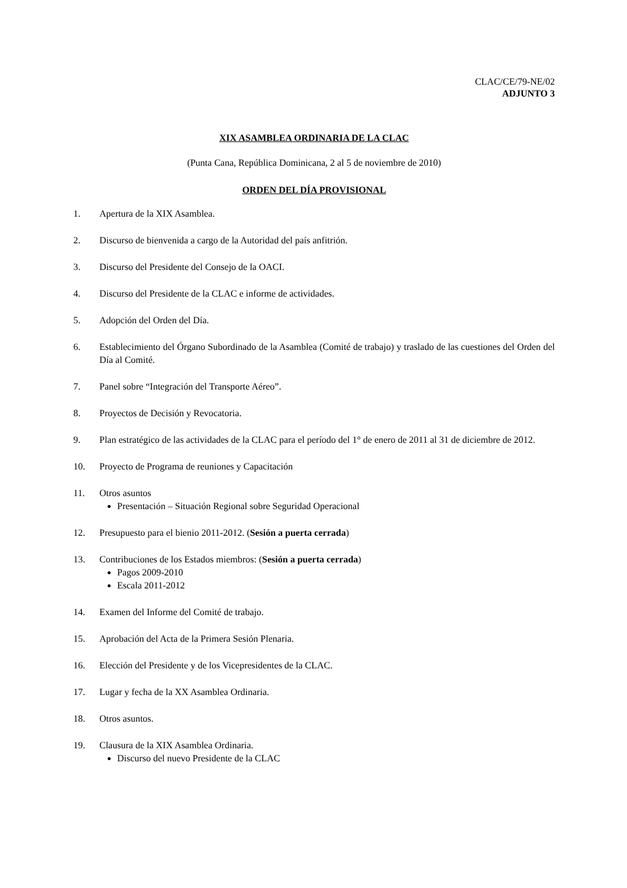CLAC/CE/79-NE/02
ADJUNTO 3
XIX ASAMBLEA ORDINARIA DE LA CLAC
(Punta Cana, República Dominicana, 2 al 5 de noviembre de 2010)
ORDEN DEL DÍA PROVISIONAL
1. Apertura de la XIX Asamblea.
2. Discurso de bienvenida a cargo de la Autoridad del país anfitrión.
3. Discurso del Presidente del Consejo de la OACI.
4. Discurso del Presidente de la CLAC e informe de actividades.
5. Adopción del Orden del Día.
6. Establecimiento del Órgano Subordinado de la Asamblea (Comité de trabajo) y traslado de las cuestiones del Orden del Día al Comité.
7. Panel sobre “Integración del Transporte Aéreo”.
8. Proyectos de Decisión y Revocatoria.
9. Plan estratégico de las actividades de la CLAC para el período del 1° de enero de 2011 al 31 de diciembre de 2012.
10. Proyecto de Programa de reuniones y Capacitación
11. Otros asuntos
Presentación – Situación Regional sobre Seguridad Operacional
12. Presupuesto para el bienio 2011-2012. (Sesión a puerta cerrada)
13. Contribuciones de los Estados miembros: (Sesión a puerta cerrada)
Pagos 2009-2010
Escala 2011-2012
14. Examen del Informe del Comité de trabajo.
15. Aprobación del Acta de la Primera Sesión Plenaria.
16. Elección del Presidente y de los Vicepresidentes de la CLAC.
17. Lugar y fecha de la XX Asamblea Ordinaria.
18. Otros asuntos.
19. Clausura de la XIX Asamblea Ordinaria.
Discurso del nuevo Presidente de la CLAC